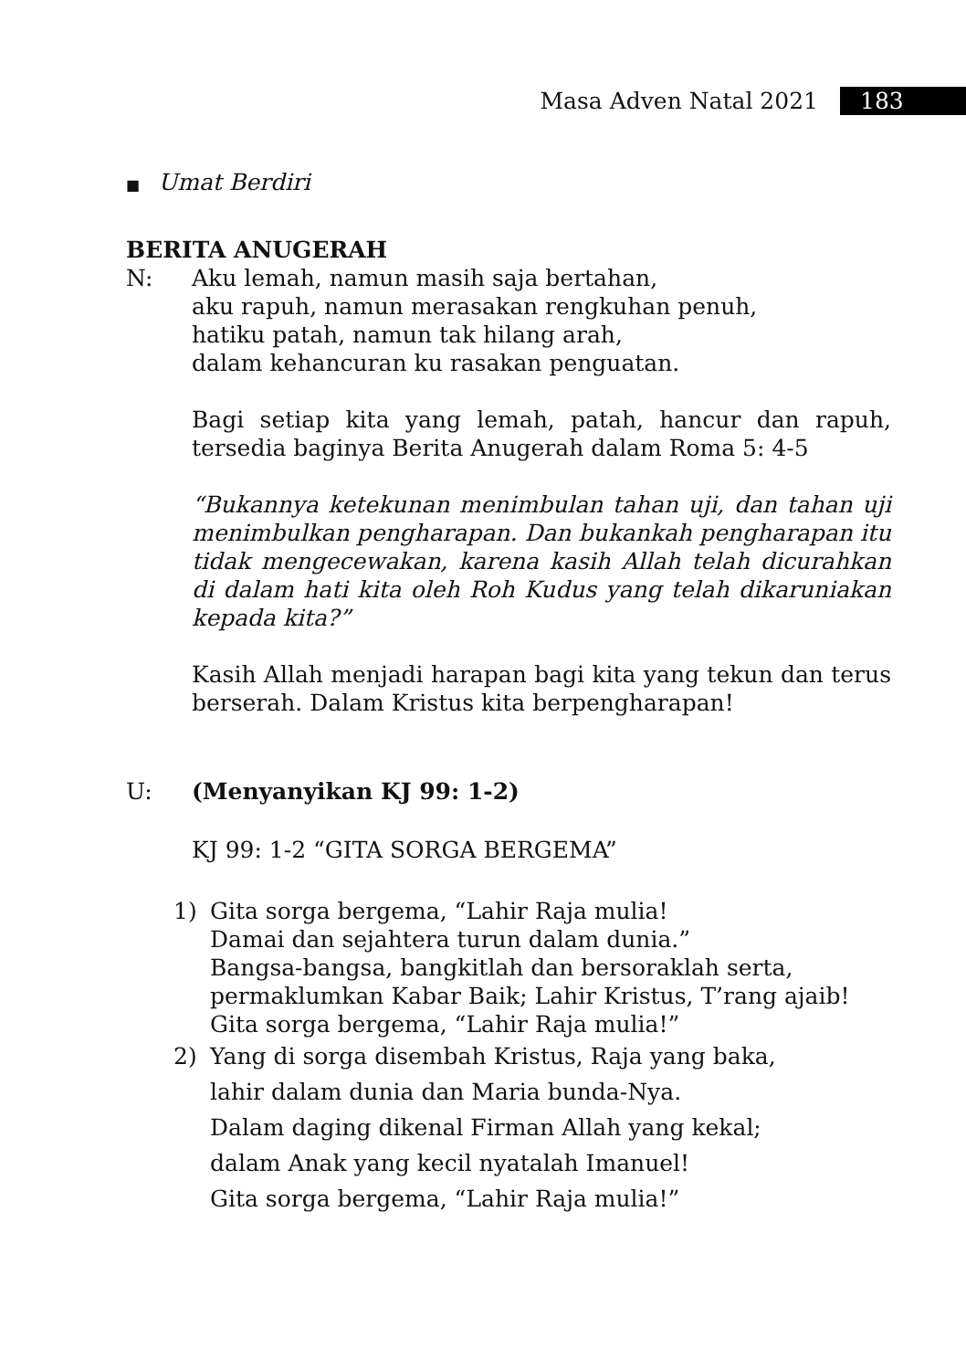Masa Adven Natal 2021 183
■ Umat Berdiri
BERITA ANUGERAH
N: Aku lemah, namun masih saja bertahan,
aku rapuh, namun merasakan rengkuhan penuh,
hatiku patah, namun tak hilang arah,
dalam kehancuran ku rasakan penguatan.
Bagi setiap kita yang lemah, patah, hancur dan rapuh, tersedia baginya Berita Anugerah dalam Roma 5: 4-5
“Bukannya ketekunan menimbulan tahan uji, dan tahan uji menimbulkan pengharapan. Dan bukankah pengharapan itu tidak mengecewakan, karena kasih Allah telah dicurahkan di dalam hati kita oleh Roh Kudus yang telah dikaruniakan kepada kita?”
Kasih Allah menjadi harapan bagi kita yang tekun dan terus berserah. Dalam Kristus kita berpengharapan!
U: (Menyanyikan KJ 99: 1-2)
KJ 99: 1-2 “GITA SORGA BERGEMA”
1) Gita sorga bergema, “Lahir Raja mulia!
Damai dan sejahtera turun dalam dunia.”
Bangsa-bangsa, bangkitlah dan bersoraklah serta,
permaklumkan Kabar Baik; Lahir Kristus, T’rang ajaib!
Gita sorga bergema, “Lahir Raja mulia!”
2) Yang di sorga disembah Kristus, Raja yang baka,
lahir dalam dunia dan Maria bunda-Nya.
Dalam daging dikenal Firman Allah yang kekal;
dalam Anak yang kecil nyatalah Imanuel!
Gita sorga bergema, “Lahir Raja mulia!”